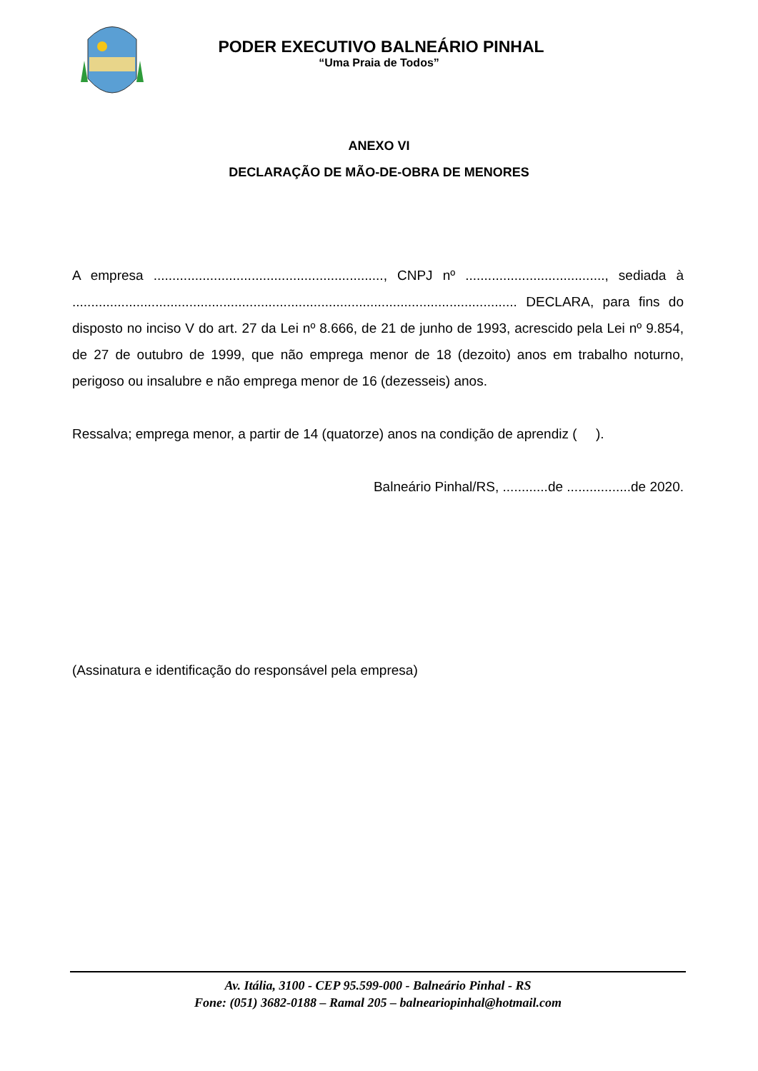PODER EXECUTIVO BALNEÁRIO PINHAL
“Uma Praia de Todos”
ANEXO VI
DECLARAÇÃO DE MÃO-DE-OBRA DE MENORES
A empresa ............................................................., CNPJ nº ....................................., sediada à ...................................................................................................................... DECLARA, para fins do disposto no inciso V do art. 27 da Lei nº 8.666, de 21 de junho de 1993, acrescido pela Lei nº 9.854, de 27 de outubro de 1999, que não emprega menor de 18 (dezoito) anos em trabalho noturno, perigoso ou insalubre e não emprega menor de 16 (dezesseis) anos.
Ressalva; emprega menor, a partir de 14 (quatorze) anos na condição de aprendiz ( ).
Balneário Pinhal/RS, ............de .................de 2020.
(Assinatura e identificação do responsável pela empresa)
Av. Itália, 3100 - CEP 95.599-000 - Balneário Pinhal - RS
Fone: (051) 3682-0188 – Ramal 205 – balneariopinhal@hotmail.com